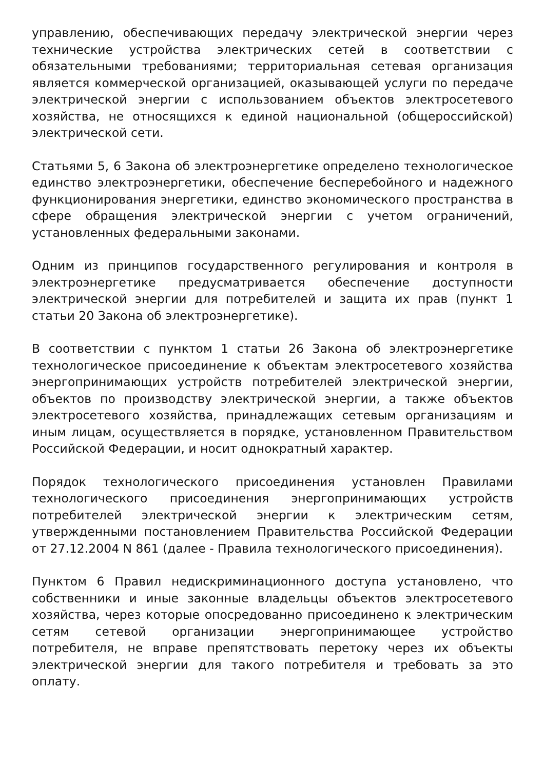управлению, обеспечивающих передачу электрической энергии через технические устройства электрических сетей в соответствии с обязательными требованиями; территориальная сетевая организация является коммерческой организацией, оказывающей услуги по передаче электрической энергии с использованием объектов электросетевого хозяйства, не относящихся к единой национальной (общероссийской) электрической сети.
Статьями 5, 6 Закона об электроэнергетике определено технологическое единство электроэнергетики, обеспечение бесперебойного и надежного функционирования энергетики, единство экономического пространства в сфере обращения электрической энергии с учетом ограничений, установленных федеральными законами.
Одним из принципов государственного регулирования и контроля в электроэнергетике предусматривается обеспечение доступности электрической энергии для потребителей и защита их прав (пункт 1 статьи 20 Закона об электроэнергетике).
В соответствии с пунктом 1 статьи 26 Закона об электроэнергетике технологическое присоединение к объектам электросетевого хозяйства энергопринимающих устройств потребителей электрической энергии, объектов по производству электрической энергии, а также объектов электросетевого хозяйства, принадлежащих сетевым организациям и иным лицам, осуществляется в порядке, установленном Правительством Российской Федерации, и носит однократный характер.
Порядок технологического присоединения установлен Правилами технологического присоединения энергопринимающих устройств потребителей электрической энергии к электрическим сетям, утвержденными постановлением Правительства Российской Федерации от 27.12.2004 N 861 (далее - Правила технологического присоединения).
Пунктом 6 Правил недискриминационного доступа установлено, что собственники и иные законные владельцы объектов электросетевого хозяйства, через которые опосредованно присоединено к электрическим сетям сетевой организации энергопринимающее устройство потребителя, не вправе препятствовать перетоку через их объекты электрической энергии для такого потребителя и требовать за это оплату.